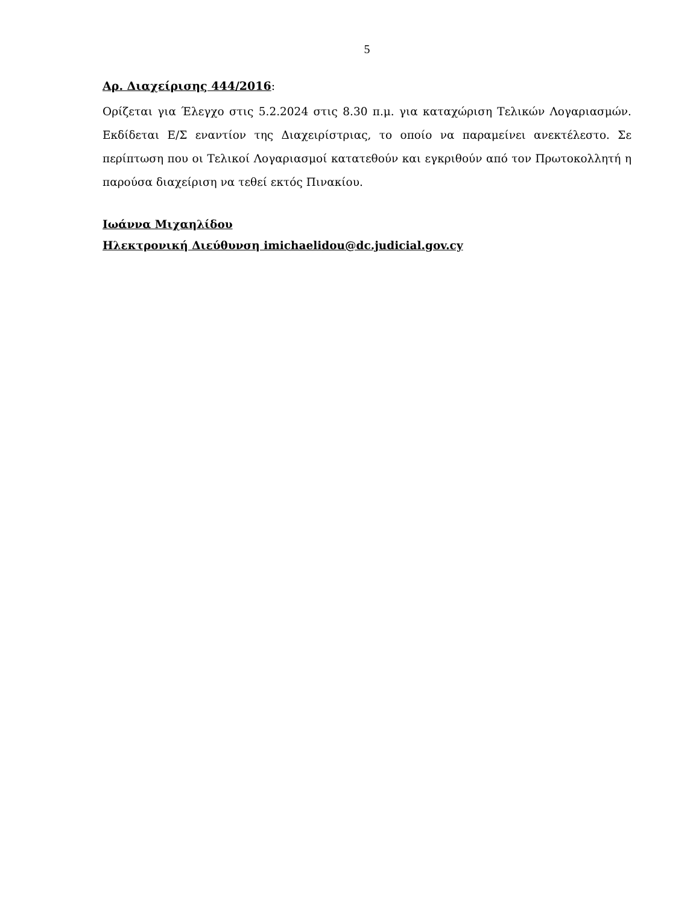5
Αρ. Διαχείρισης 444/2016:
Ορίζεται για Έλεγχο στις 5.2.2024 στις 8.30 π.μ. για καταχώριση Τελικών Λογαριασμών. Εκδίδεται Ε/Σ εναντίον της Διαχειρίστριας, το οποίο να παραμείνει ανεκτέλεστο. Σε περίπτωση που οι Τελικοί Λογαριασμοί κατατεθούν και εγκριθούν από τον Πρωτοκολλητή η παρούσα διαχείριση να τεθεί εκτός Πινακίου.
Ιωάννα Μιχαηλίδου
Ηλεκτρονική Διεύθυνση imichaelidou@dc.judicial.gov.cy